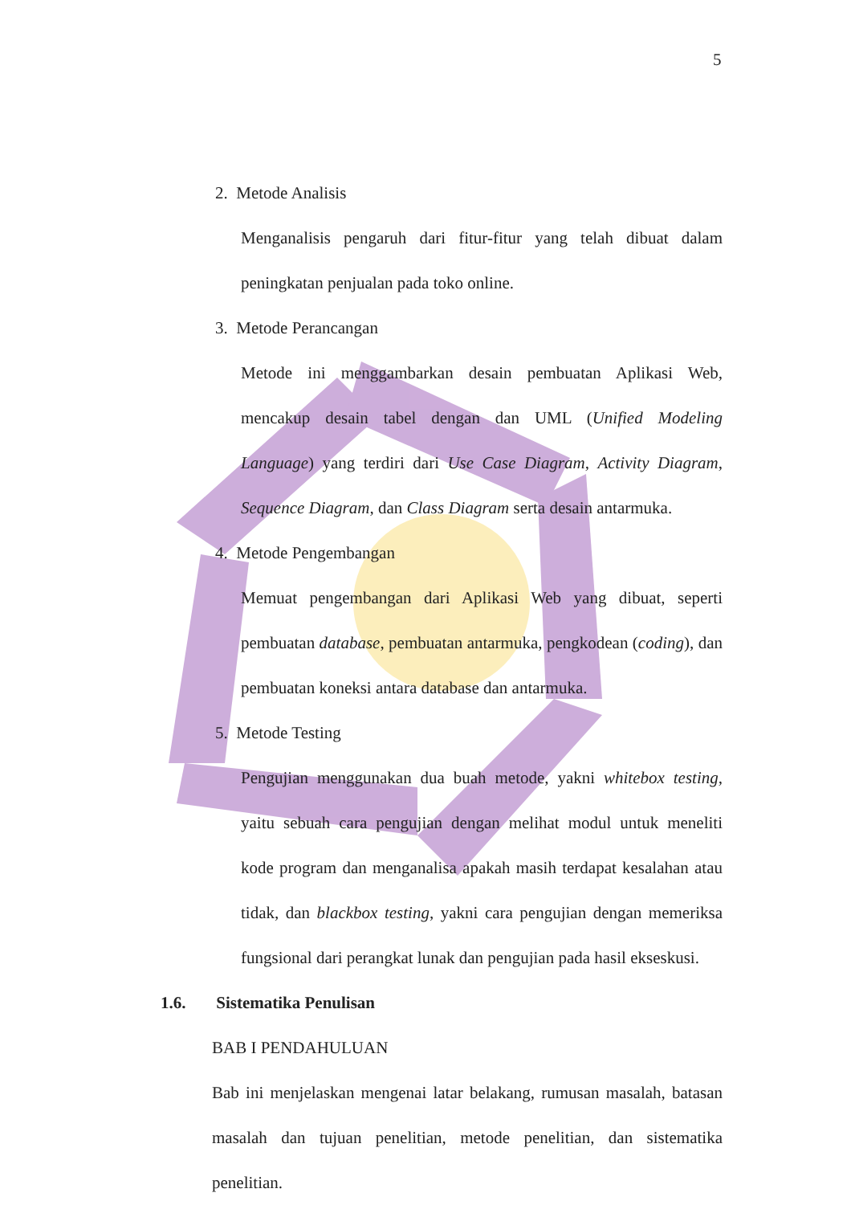5
2. Metode Analisis
Menganalisis pengaruh dari fitur-fitur yang telah dibuat dalam peningkatan penjualan pada toko online.
3. Metode Perancangan
Metode ini menggambarkan desain pembuatan Aplikasi Web, mencakup desain tabel dengan dan UML (Unified Modeling Language) yang terdiri dari Use Case Diagram, Activity Diagram, Sequence Diagram, dan Class Diagram serta desain antarmuka.
4. Metode Pengembangan
Memuat pengembangan dari Aplikasi Web yang dibuat, seperti pembuatan database, pembuatan antarmuka, pengkodean (coding), dan pembuatan koneksi antara database dan antarmuka.
5. Metode Testing
Pengujian menggunakan dua buah metode, yakni whitebox testing, yaitu sebuah cara pengujian dengan melihat modul untuk meneliti kode program dan menganalisa apakah masih terdapat kesalahan atau tidak, dan blackbox testing, yakni cara pengujian dengan memeriksa fungsional dari perangkat lunak dan pengujian pada hasil ekseskusi.
1.6. Sistematika Penulisan
BAB I PENDAHULUAN
Bab ini menjelaskan mengenai latar belakang, rumusan masalah, batasan masalah dan tujuan penelitian, metode penelitian, dan sistematika penelitian.